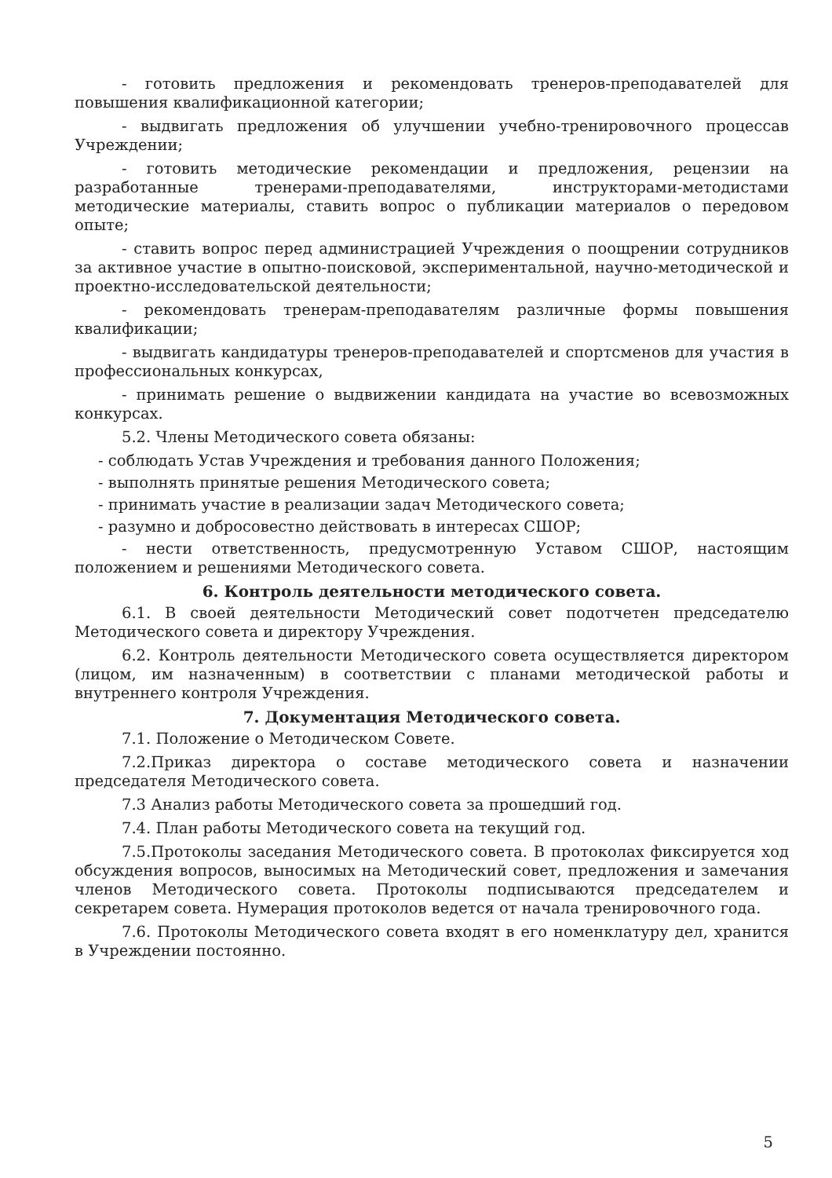- готовить предложения и рекомендовать тренеров-преподавателей для повышения квалификационной категории;
- выдвигать предложения об улучшении учебно-тренировочного процессав Учреждении;
- готовить методические рекомендации и предложения, рецензии на разработанные тренерами-преподавателями, инструкторами-методистами методические материалы, ставить вопрос о публикации материалов о передовом опыте;
- ставить вопрос перед администрацией Учреждения о поощрении сотрудников за активное участие в опытно-поисковой, экспериментальной, научно-методической и проектно-исследовательской деятельности;
- рекомендовать тренерам-преподавателям различные формы повышения квалификации;
- выдвигать кандидатуры тренеров-преподавателей и спортсменов для участия в профессиональных конкурсах,
- принимать решение о выдвижении кандидата на участие во всевозможных конкурсах.
5.2. Члены Методического совета обязаны:
- соблюдать Устав Учреждения и требования данного Положения;
- выполнять принятые решения Методического совета;
- принимать участие в реализации задач Методического совета;
- разумно и добросовестно действовать в интересах СШОР;
- нести ответственность, предусмотренную Уставом СШОР, настоящим положением и решениями Методического совета.
6. Контроль деятельности методического совета.
6.1. В своей деятельности Методический совет подотчетен председателю Методического совета и директору Учреждения.
6.2. Контроль деятельности Методического совета осуществляется директором (лицом, им назначенным) в соответствии с планами методической работы и внутреннего контроля Учреждения.
7. Документация Методического совета.
7.1. Положение о Методическом Совете.
7.2.Приказ директора о составе методического совета и назначении председателя Методического совета.
7.3 Анализ работы Методического совета за прошедший год.
7.4. План работы Методического совета на текущий год.
7.5.Протоколы заседания Методического совета. В протоколах фиксируется ход обсуждения вопросов, выносимых на Методический совет, предложения и замечания членов Методического совета. Протоколы подписываются председателем и секретарем совета. Нумерация протоколов ведется от начала тренировочного года.
7.6. Протоколы Методического совета входят в его номенклатуру дел, хранится в Учреждении постоянно.
5